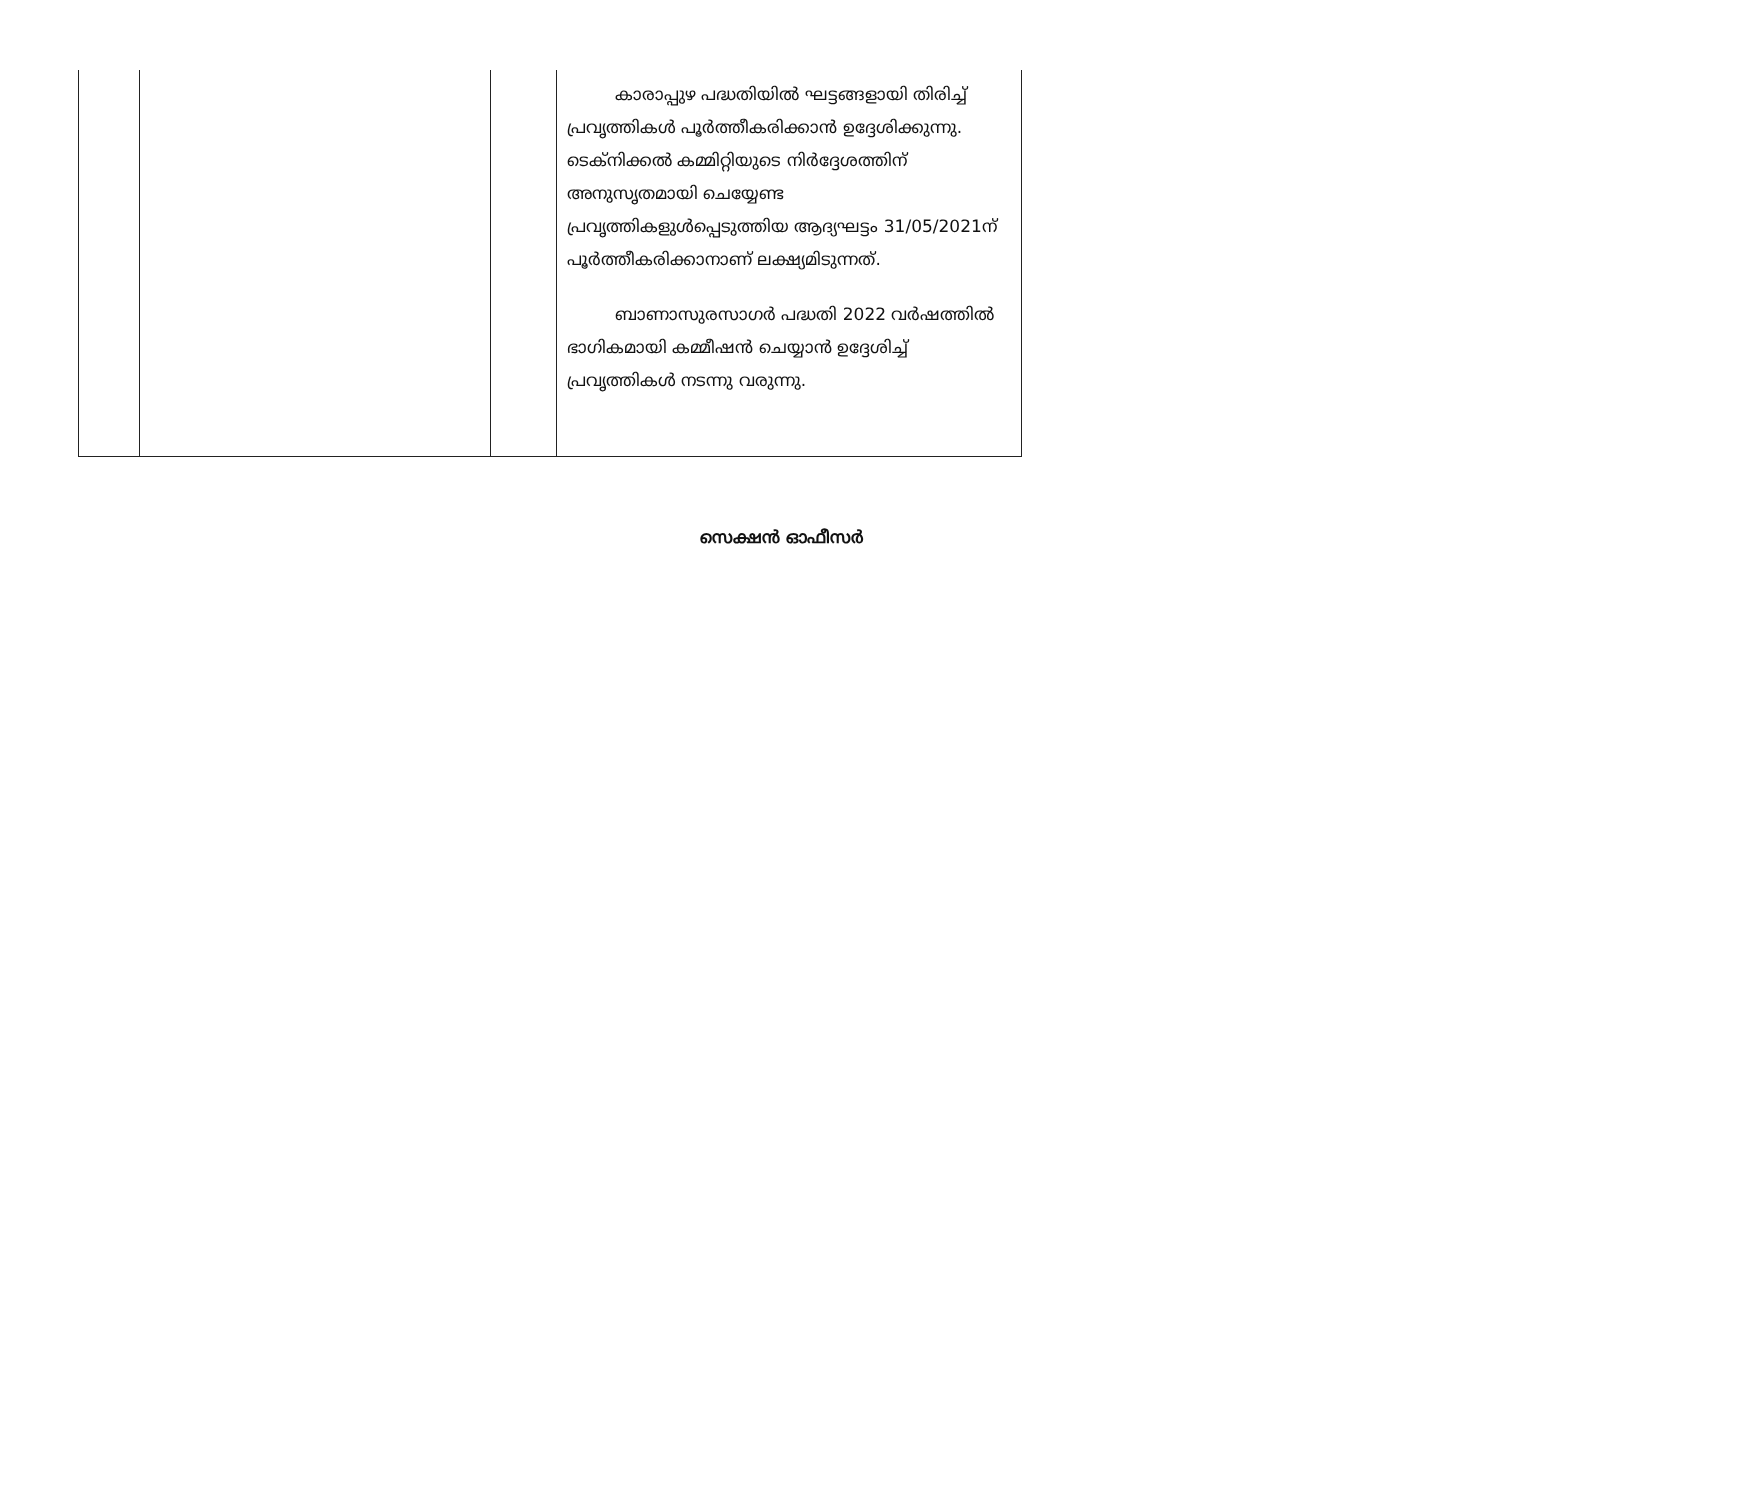| | | | കാരാപ്പുഴ പദ്ധതിയിൽ ഘട്ടങ്ങളായി തിരിച്ച് പ്രവൃത്തികൾ പൂർത്തീകരിക്കാൻ ഉദ്ദേശിക്കുന്നു. ടെക്നിക്കൽ കമ്മിറ്റിയുടെ നിർദ്ദേശത്തിന് അനുസൃതമായി ചെയ്യേണ്ട പ്രവൃത്തികളുൾപ്പെടുത്തിയ ആദ്യഘട്ടം 31/05/2021ന് പൂർത്തീകരിക്കാനാണ് ലക്ഷ്യമിടുന്നത്. ബാണാസുരസാഗർ പദ്ധതി 2022 വർഷത്തിൽ ഭാഗികമായി കമ്മീഷൻ ചെയ്യാൻ ഉദ്ദേശിച്ച് പ്രവൃത്തികൾ നടന്നു വരുന്നു. |
സെക്ഷൻ ഓഫീസർ